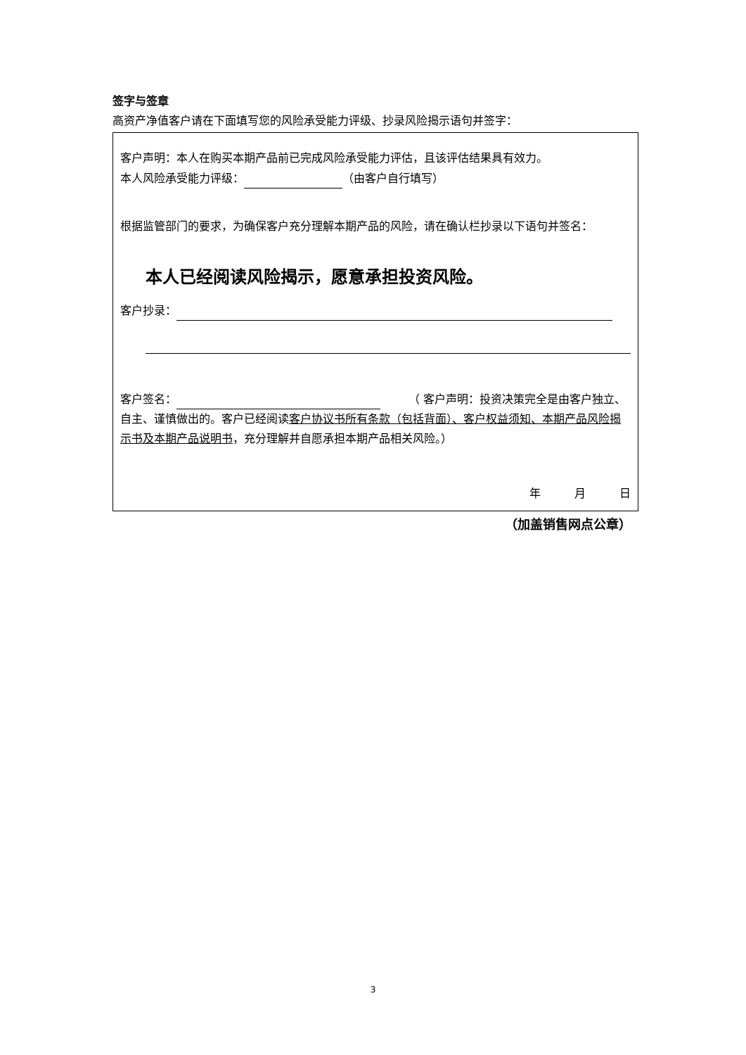签字与签章
高资产净值客户请在下面填写您的风险承受能力评级、抄录风险揭示语句并签字：
客户声明：本人在购买本期产品前已完成风险承受能力评估，且该评估结果具有效力。
本人风险承受能力评级： （由客户自行填写）
根据监管部门的要求，为确保客户充分理解本期产品的风险，请在确认栏抄录以下语句并签名：
本人已经阅读风险揭示，愿意承担投资风险。
客户抄录：
客户签名： 　　　（ 客户声明：投资决策完全是由客户独立、自主、谨慎做出的。客户已经阅读客户协议书所有条款（包括背面）、客户权益须知、本期产品风险揭示书及本期产品说明书，充分理解并自愿承担本期产品相关风险。）
年　　　月　　　日
（加盖销售网点公章）
3